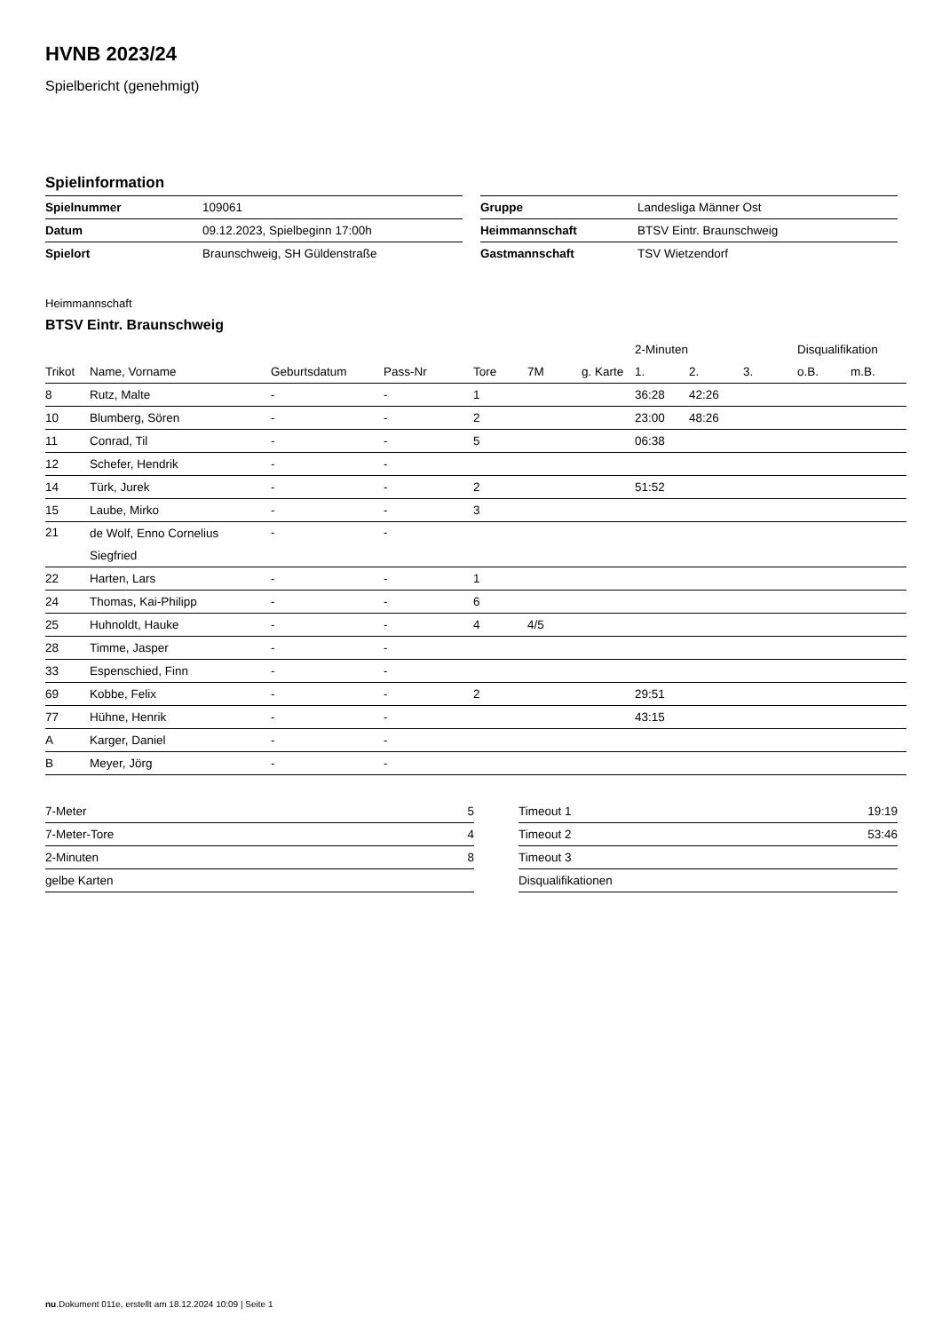HVNB 2023/24
Spielbericht (genehmigt)
Spielinformation
| Spielnummer | 109061 |
| Datum | 09.12.2023, Spielbeginn 17:00h |
| Spielort | Braunschweig, SH Güldenstraße |
| Gruppe | Landesliga Männer Ost |
| Heimmannschaft | BTSV Eintr. Braunschweig |
| Gastmannschaft | TSV Wietzendorf |
Heimmannschaft
BTSV Eintr. Braunschweig
| | | | | | | | 2-Minuten | | | Disqualifikation | |
| --- | --- | --- | --- | --- | --- | --- | --- | --- | --- | --- | --- |
| Trikot | Name, Vorname | Geburtsdatum | Pass-Nr | Tore | 7M | g. Karte | 1. | 2. | 3. | o.B. | m.B. |
| 8 | Rutz, Malte | - | - | 1 | | | 36:28 | 42:26 | | | |
| 10 | Blumberg, Sören | - | - | 2 | | | 23:00 | 48:26 | | | |
| 11 | Conrad, Til | - | - | 5 | | | 06:38 | | | | |
| 12 | Schefer, Hendrik | - | - | | | | | | | | |
| 14 | Türk, Jurek | - | - | 2 | | | 51:52 | | | | |
| 15 | Laube, Mirko | - | - | 3 | | | | | | | |
| 21 | de Wolf, Enno Cornelius Siegfried | - | - | | | | | | | | |
| 22 | Harten, Lars | - | - | 1 | | | | | | | |
| 24 | Thomas, Kai-Philipp | - | - | 6 | | | | | | | |
| 25 | Huhnoldt, Hauke | - | - | 4 | 4/5 | | | | | | |
| 28 | Timme, Jasper | - | - | | | | | | | | |
| 33 | Espenschied, Finn | - | - | | | | | | | | |
| 69 | Kobbe, Felix | - | - | 2 | | | 29:51 | | | | |
| 77 | Hühne, Henrik | - | - | | | | 43:15 | | | | |
| A | Karger, Daniel | - | - | | | | | | | | |
| B | Meyer, Jörg | - | - | | | | | | | | |
| 7-Meter | 5 |
| 7-Meter-Tore | 4 |
| 2-Minuten | 8 |
| gelbe Karten | |
| Timeout 1 | 19:19 |
| Timeout 2 | 53:46 |
| Timeout 3 | |
| Disqualifikationen | |
nu.Dokument 011e, erstellt am 18.12.2024 10:09 | Seite 1